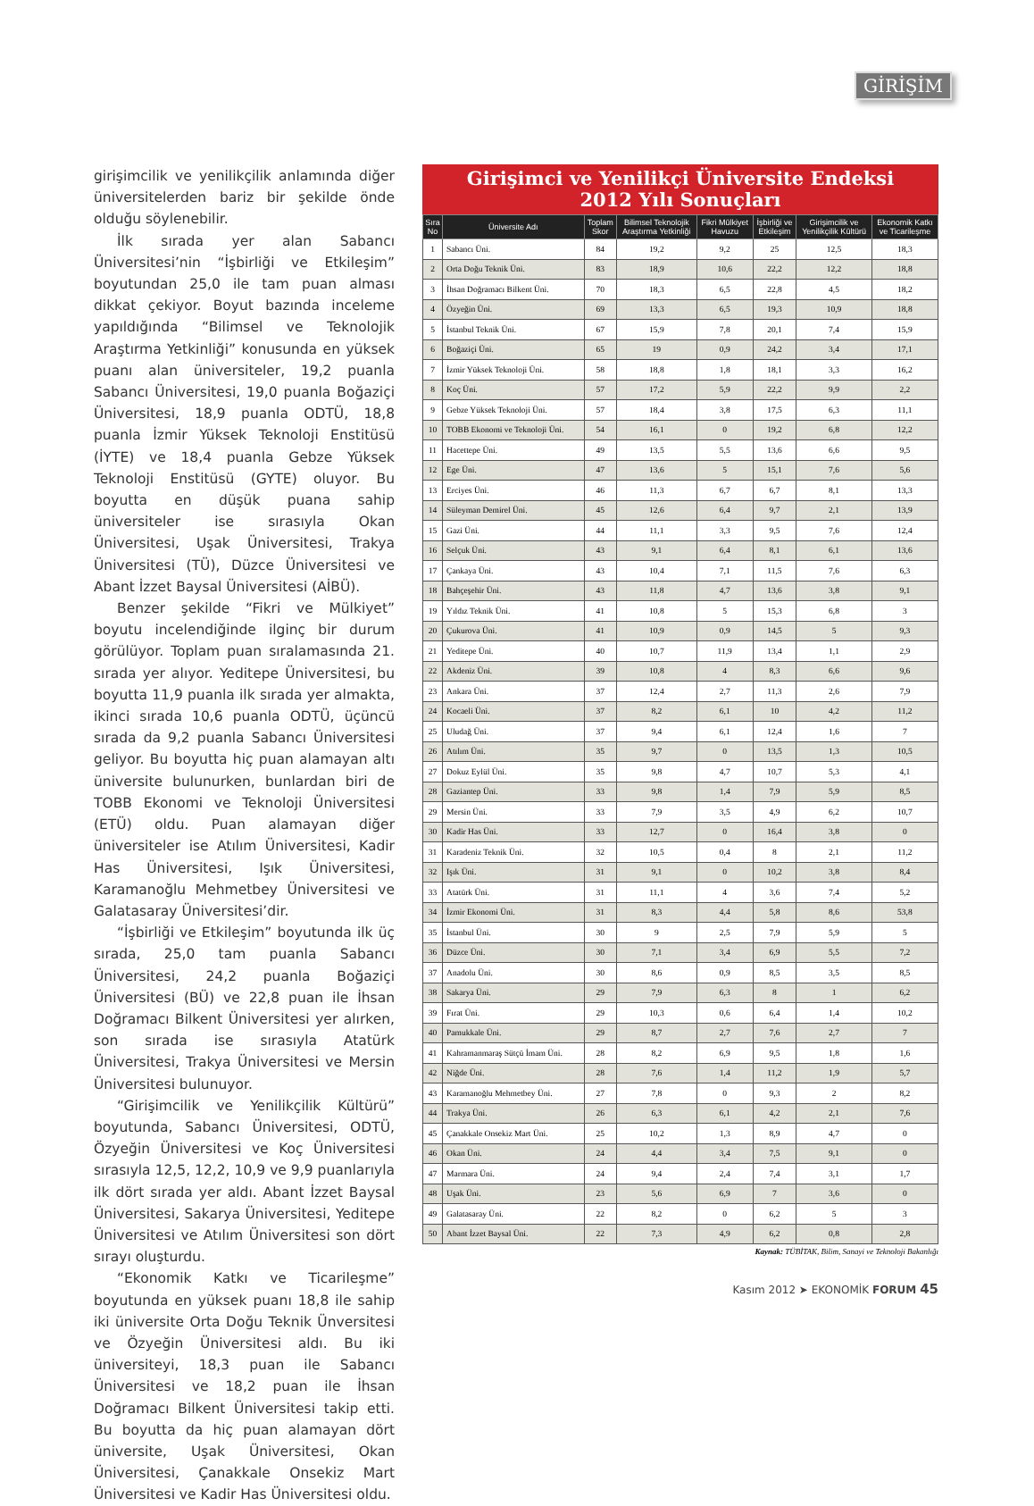GİRİŞİM
girişimcilik ve yenilikçilik anlamında diğer üniversitelerden bariz bir şekilde önde olduğu söylenebilir.
İlk sırada yer alan Sabancı Üniversitesi’nin “İşbirliği ve Etkileşim” boyutundan 25,0 ile tam puan alması dikkat çekiyor. Boyut bazında inceleme yapıldığında “Bilimsel ve Teknolojik Araştırma Yetkinliği” konusunda en yüksek puanı alan üniversiteler, 19,2 puanla Sabancı Üniversitesi, 19,0 puanla Boğaziçi Üniversitesi, 18,9 puanla ODTÜ, 18,8 puanla İzmir Yüksek Teknoloji Enstitüsü (İYTE) ve 18,4 puanla Gebze Yüksek Teknoloji Enstitüsü (GYTE) oluyor. Bu boyutta en düşük puana sahip üniversiteler ise sırasıyla Okan Üniversitesi, Uşak Üniversitesi, Trakya Üniversitesi (TÜ), Düzce Üniversitesi ve Abant İzzet Baysal Üniversitesi (AİBÜ).
Benzer şekilde “Fikri ve Mülkiyet” boyutu incelendiğinde ilginç bir durum görülüyor. Toplam puan sıralamasında 21. sırada yer alıyor. Yeditepe Üniversitesi, bu boyutta 11,9 puanla ilk sırada yer almakta, ikinci sırada 10,6 puanla ODTÜ, üçüncü sırada da 9,2 puanla Sabancı Üniversitesi geliyor. Bu boyutta hiç puan alamayan altı üniversite bulunurken, bunlardan biri de TOBB Ekonomi ve Teknoloji Üniversitesi (ETÜ) oldu. Puan alamayan diğer üniversiteler ise Atılım Üniversitesi, Kadir Has Üniversitesi, Işık Üniversitesi, Karamanoğlu Mehmetbey Üniversitesi ve Galatasaray Üniversitesi’dir.
“İşbirliği ve Etkileşim” boyutunda ilk üç sırada, 25,0 tam puanla Sabancı Üniversitesi, 24,2 puanla Boğaziçi Üniversitesi (BÜ) ve 22,8 puan ile İhsan Doğramacı Bilkent Üniversitesi yer alırken, son sırada ise sırasıyla Atatürk Üniversitesi, Trakya Üniversitesi ve Mersin Üniversitesi bulunuyor.
“Girişimcilik ve Yenilikçilik Kültürü” boyutunda, Sabancı Üniversitesi, ODTÜ, Özyeğin Üniversitesi ve Koç Üniversitesi sırasıyla 12,5, 12,2, 10,9 ve 9,9 puanlarıyla ilk dört sırada yer aldı. Abant İzzet Baysal Üniversitesi, Sakarya Üniversitesi, Yeditepe Üniversitesi ve Atılım Üniversitesi son dört sırayı oluşturdu.
“Ekonomik Katkı ve Ticarileşme” boyutunda en yüksek puanı 18,8 ile sahip iki üniversite Orta Doğu Teknik Ünversitesi ve Özyeğin Üniversitesi aldı. Bu iki üniversiteyi, 18,3 puan ile Sabancı Üniversitesi ve 18,2 puan ile İhsan Doğramacı Bilkent Üniversitesi takip etti. Bu boyutta da hiç puan alamayan dört üniversite, Uşak Üniversitesi, Okan Üniversitesi, Çanakkale Onsekiz Mart Üniversitesi ve Kadir Has Üniversitesi oldu.
Girişimci ve Yenilikçi Üniversite Endeksi
2012 Yılı Sonuçları
| Sıra No | Üniversite Adı | Toplam Skor | Bilimsel Teknolojik Araştırma Yetkinliği | Fikri Mülkiyet Havuzu | İşbirliği ve Etkileşim | Girişimcilik ve Yenilikçilik Kültürü | Ekonomik Katkı ve Ticarileşme |
| --- | --- | --- | --- | --- | --- | --- | --- |
| 1 | Sabancı Üni. | 84 | 19,2 | 9,2 | 25 | 12,5 | 18,3 |
| 2 | Orta Doğu Teknik Üni. | 83 | 18,9 | 10,6 | 22,2 | 12,2 | 18,8 |
| 3 | İhsan Doğramacı Bilkent Üni. | 70 | 18,3 | 6,5 | 22,8 | 4,5 | 18,2 |
| 4 | Özyeğin Üni. | 69 | 13,3 | 6,5 | 19,3 | 10,9 | 18,8 |
| 5 | İstanbul Teknik Üni. | 67 | 15,9 | 7,8 | 20,1 | 7,4 | 15,9 |
| 6 | Boğaziçi Üni. | 65 | 19 | 0,9 | 24,2 | 3,4 | 17,1 |
| 7 | İzmir Yüksek Teknoloji Üni. | 58 | 18,8 | 1,8 | 18,1 | 3,3 | 16,2 |
| 8 | Koç Üni. | 57 | 17,2 | 5,9 | 22,2 | 9,9 | 2,2 |
| 9 | Gebze Yüksek Teknoloji Üni. | 57 | 18,4 | 3,8 | 17,5 | 6,3 | 11,1 |
| 10 | TOBB Ekonomi ve Teknoloji Üni. | 54 | 16,1 | 0 | 19,2 | 6,8 | 12,2 |
| 11 | Hacettepe Üni. | 49 | 13,5 | 5,5 | 13,6 | 6,6 | 9,5 |
| 12 | Ege Üni. | 47 | 13,6 | 5 | 15,1 | 7,6 | 5,6 |
| 13 | Erciyes Üni. | 46 | 11,3 | 6,7 | 6,7 | 8,1 | 13,3 |
| 14 | Süleyman Demirel Üni. | 45 | 12,6 | 6,4 | 9,7 | 2,1 | 13,9 |
| 15 | Gazi Üni. | 44 | 11,1 | 3,3 | 9,5 | 7,6 | 12,4 |
| 16 | Selçuk Üni. | 43 | 9,1 | 6,4 | 8,1 | 6,1 | 13,6 |
| 17 | Çankaya Üni. | 43 | 10,4 | 7,1 | 11,5 | 7,6 | 6,3 |
| 18 | Bahçeşehir Üni. | 43 | 11,8 | 4,7 | 13,6 | 3,8 | 9,1 |
| 19 | Yıldız Teknik Üni. | 41 | 10,8 | 5 | 15,3 | 6,8 | 3 |
| 20 | Çukurova Üni. | 41 | 10,9 | 0,9 | 14,5 | 5 | 9,3 |
| 21 | Yeditepe Üni. | 40 | 10,7 | 11,9 | 13,4 | 1,1 | 2,9 |
| 22 | Akdeniz Üni. | 39 | 10,8 | 4 | 8,3 | 6,6 | 9,6 |
| 23 | Ankara Üni. | 37 | 12,4 | 2,7 | 11,3 | 2,6 | 7,9 |
| 24 | Kocaeli Üni. | 37 | 8,2 | 6,1 | 10 | 4,2 | 11,2 |
| 25 | Uludağ Üni. | 37 | 9,4 | 6,1 | 12,4 | 1,6 | 7 |
| 26 | Atılım Üni. | 35 | 9,7 | 0 | 13,5 | 1,3 | 10,5 |
| 27 | Dokuz Eylül Üni. | 35 | 9,8 | 4,7 | 10,7 | 5,3 | 4,1 |
| 28 | Gaziantep Üni. | 33 | 9,8 | 1,4 | 7,9 | 5,9 | 8,5 |
| 29 | Mersin Üni. | 33 | 7,9 | 3,5 | 4,9 | 6,2 | 10,7 |
| 30 | Kadir Has Üni. | 33 | 12,7 | 0 | 16,4 | 3,8 | 0 |
| 31 | Karadeniz Teknik Üni. | 32 | 10,5 | 0,4 | 8 | 2,1 | 11,2 |
| 32 | Işık Üni. | 31 | 9,1 | 0 | 10,2 | 3,8 | 8,4 |
| 33 | Atatürk Üni. | 31 | 11,1 | 4 | 3,6 | 7,4 | 5,2 |
| 34 | İzmir Ekonomi Üni. | 31 | 8,3 | 4,4 | 5,8 | 8,6 | 53,8 |
| 35 | İstanbul Üni. | 30 | 9 | 2,5 | 7,9 | 5,9 | 5 |
| 36 | Düzce Üni. | 30 | 7,1 | 3,4 | 6,9 | 5,5 | 7,2 |
| 37 | Anadolu Üni. | 30 | 8,6 | 0,9 | 8,5 | 3,5 | 8,5 |
| 38 | Sakarya Üni. | 29 | 7,9 | 6,3 | 8 | 1 | 6,2 |
| 39 | Fırat Üni. | 29 | 10,3 | 0,6 | 6,4 | 1,4 | 10,2 |
| 40 | Pamukkale Üni. | 29 | 8,7 | 2,7 | 7,6 | 2,7 | 7 |
| 41 | Kahramanmaraş Sütçü İmam Üni. | 28 | 8,2 | 6,9 | 9,5 | 1,8 | 1,6 |
| 42 | Niğde Üni. | 28 | 7,6 | 1,4 | 11,2 | 1,9 | 5,7 |
| 43 | Karamanoğlu Mehmetbey Üni. | 27 | 7,8 | 0 | 9,3 | 2 | 8,2 |
| 44 | Trakya Üni. | 26 | 6,3 | 6,1 | 4,2 | 2,1 | 7,6 |
| 45 | Çanakkale Onsekiz Mart Üni. | 25 | 10,2 | 1,3 | 8,9 | 4,7 | 0 |
| 46 | Okan Üni. | 24 | 4,4 | 3,4 | 7,5 | 9,1 | 0 |
| 47 | Marmara Üni. | 24 | 9,4 | 2,4 | 7,4 | 3,1 | 1,7 |
| 48 | Uşak Üni. | 23 | 5,6 | 6,9 | 7 | 3,6 | 0 |
| 49 | Galatasaray Üni. | 22 | 8,2 | 0 | 6,2 | 5 | 3 |
| 50 | Abant İzzet Baysal Üni. | 22 | 7,3 | 4,9 | 6,2 | 0,8 | 2,8 |
Kaynak: TÜBİTAK, Bilim, Sanayi ve Teknoloji Bakanlığı
Kasım 2012 ➤ EKONOMİK FORUM 45